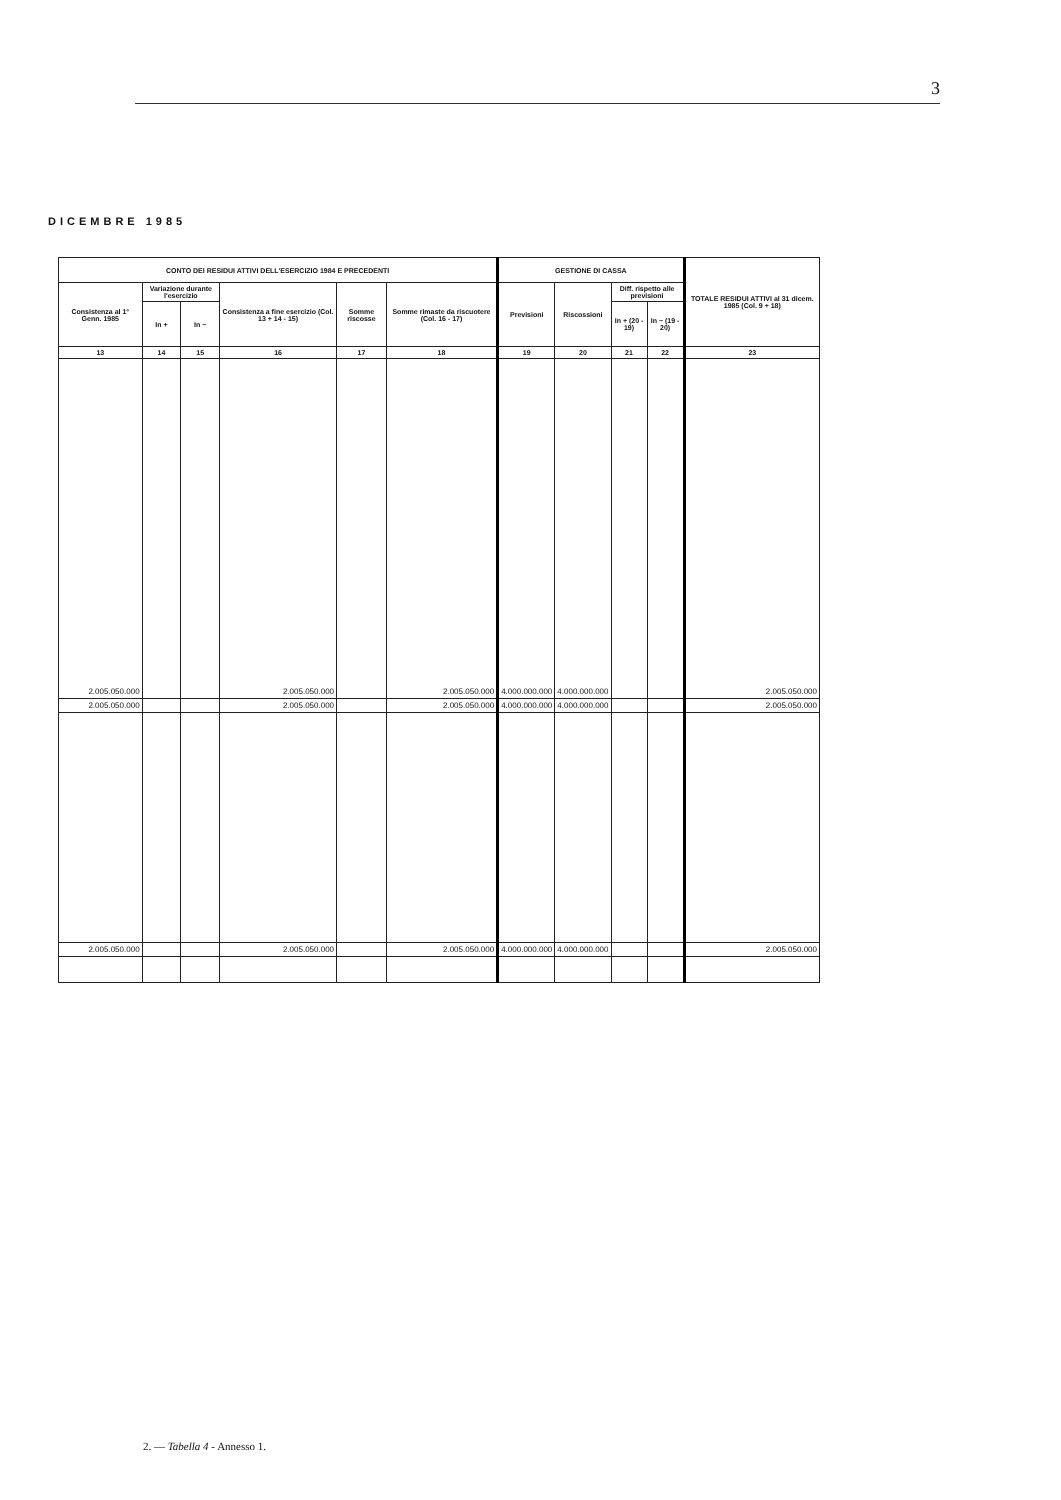3
DICEMBRE 1985
| CONTO DEI RESIDUI ATTIVI DELL'ESERCIZIO 1984 E PRECEDENTI | | | | | | GESTIONE DI CASSA | | | | TOTALE RESIDUI ATTIVI al 31 dicem. 1985 (Col. 9 + 18) |
| --- | --- | --- | --- | --- | --- | --- | --- | --- | --- | --- |
| Consistenza al 1° Genn. 1985 | Variazione durante l'esercizio | | Consistenza a fine esercizio (Col. 13 + 14 - 15) | Somme riscosse | Somme rimaste da riscuotere (Col. 16 - 17) | Previsioni | Riscossioni | Diff. rispetto alle previsioni | | |
| | In + | In − | | | | | | In + (20 - 19) | In − (19 - 20) | |
| 13 | 14 | 15 | 16 | 17 | 18 | 19 | 20 | 21 | 22 | 23 |
| 2.005.050.000 | | | 2.005.050.000 | | 2.005.050.000 | 4.000.000.000 | 4.000.000.000 | | | 2.005.050.000 |
| 2.005.050.000 | | | 2.005.050.000 | | 2.005.050.000 | 4.000.000.000 | 4.000.000.000 | | | 2.005.050.000 |
| 2.005.050.000 | | | 2.005.050.000 | | 2.005.050.000 | 4.000.000.000 | 4.000.000.000 | | | 2.005.050.000 |
2. — Tabella 4 - Annesso 1.